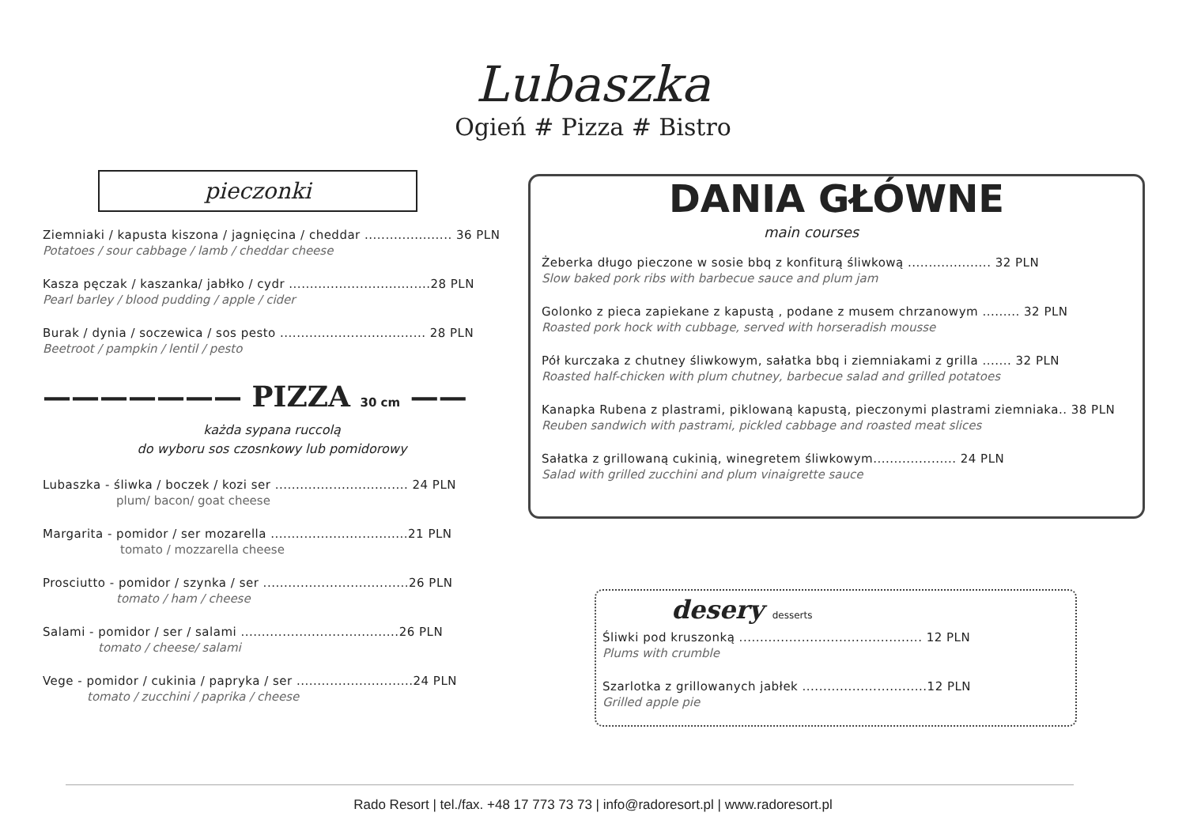Lubaszka
Ogień # Pizza # Bistro
pieczonki
Ziemniaki / kapusta kiszona / jagnięcina / cheddar ..................... 36 PLN
Potatoes / sour cabbage / lamb / cheddar cheese
Kasza pęczak / kaszanka/ jabłko / cydr ..................................28 PLN
Pearl barley / blood pudding / apple / cider
Burak / dynia / soczewica / sos pesto ................................... 28 PLN
Beetroot / pampkin / lentil / pesto
——————— PIZZA 30 cm ——
każda sypana ruccolą
do wyboru sos czosnkowy lub pomidorowy
Lubaszka - śliwka / boczek / kozi ser ................................ 24 PLN
plum/ bacon/ goat cheese
Margarita - pomidor / ser mozarella .................................21 PLN
tomato / mozzarella cheese
Prosciutto - pomidor / szynka / ser ...................................26 PLN
tomato / ham / cheese
Salami - pomidor / ser / salami ......................................26 PLN
tomato / cheese/ salami
Vege - pomidor / cukinia / papryka / ser ............................24 PLN
tomato / zucchini / paprika / cheese
DANIA GŁÓWNE
main courses
Żeberka długo pieczone w sosie bbq z konfiturą śliwkową .................... 32 PLN
Slow baked pork ribs with barbecue sauce and plum jam
Golonko z pieca zapiekane z kapustą , podane z musem chrzanowym ......... 32 PLN
Roasted pork hock with cubbage, served with horseradish mousse
Pół kurczaka z chutney śliwkowym, sałatka bbq i ziemniakami z grilla ....... 32 PLN
Roasted half-chicken with plum chutney, barbecue salad and grilled potatoes
Kanapka Rubena z plastrami, piklowaną kapustą, pieczonymi plastrami ziemniaka.. 38 PLN
Reuben sandwich with pastrami, pickled cabbage and roasted meat slices
Sałatka z grillowaną cukinią, winegretem śliwkowym.................... 24 PLN
Salad with grilled zucchini and plum vinaigrette sauce
desery desserts
Śliwki pod kruszonką ............................................ 12 PLN
Plums with crumble
Szarlotka z grillowanych jabłek ..............................12 PLN
Grilled apple pie
Rado Resort | tel./fax. +48 17 773 73 73 | info@radoresort.pl | www.radoresort.pl